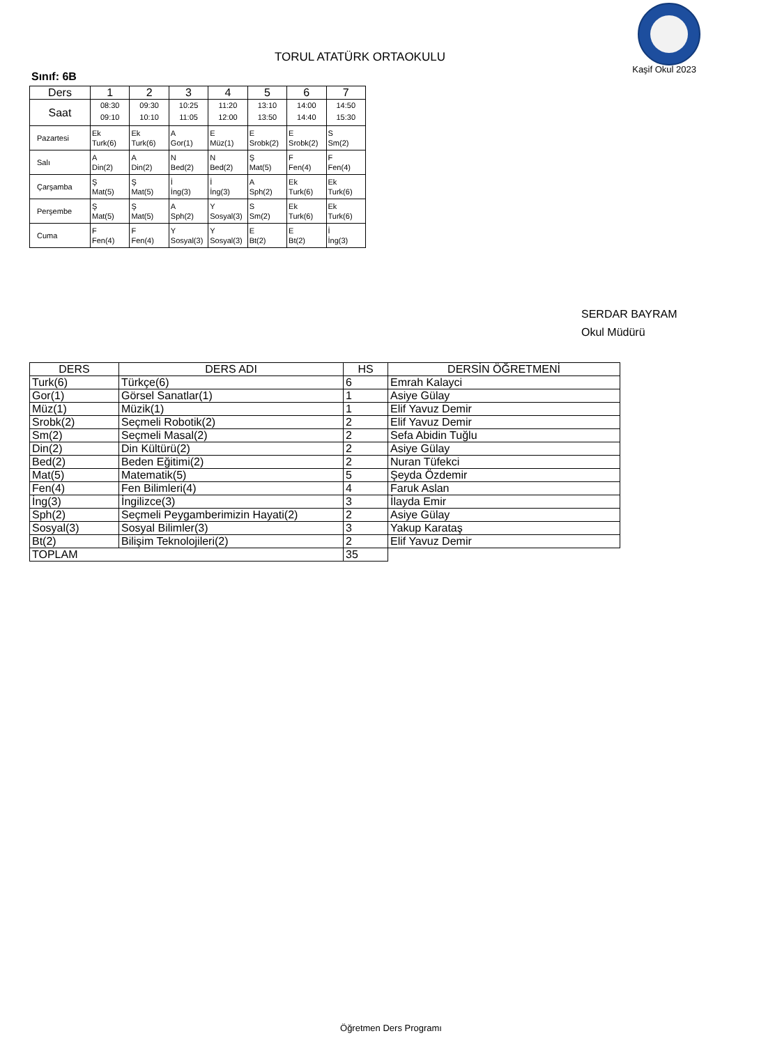TORUL ATATÜRK ORTAOKULU
Kaşif Okul 2023
Sınıf: 6B
| Ders | 1 | 2 | 3 | 4 | 5 | 6 | 7 |
| --- | --- | --- | --- | --- | --- | --- | --- |
| Saat | 08:30 09:10 | 09:30 10:10 | 10:25 11:05 | 11:20 12:00 | 13:10 13:50 | 14:00 14:40 | 14:50 15:30 |
| Pazartesi | Ek Turk(6) | Ek Turk(6) | A Gor(1) | E Müz(1) | E Srobk(2) | E Srobk(2) | S Sm(2) |
| Salı | A Din(2) | A Din(2) | N Bed(2) | N Bed(2) | Ş Mat(5) | F Fen(4) | F Fen(4) |
| Çarşamba | Ş Mat(5) | Ş Mat(5) | İ İng(3) | İ İng(3) | A Sph(2) | Ek Turk(6) | Ek Turk(6) |
| Perşembe | Ş Mat(5) | Ş Mat(5) | A Sph(2) | Y Sosyal(3) | S Sm(2) | Ek Turk(6) | Ek Turk(6) |
| Cuma | F Fen(4) | F Fen(4) | Y Sosyal(3) | Y Sosyal(3) | E Bt(2) | E Bt(2) | İ İng(3) |
SERDAR BAYRAM
Okul Müdürü
| DERS | DERS ADI | HS | DERSİN ÖĞRETMENİ |
| --- | --- | --- | --- |
| Turk(6) | Türkçe(6) | 6 | Emrah Kalayci |
| Gor(1) | Görsel Sanatlar(1) | 1 | Asiye Gülay |
| Müz(1) | Müzik(1) | 1 | Elif Yavuz Demir |
| Srobk(2) | Seçmeli Robotik(2) | 2 | Elif Yavuz Demir |
| Sm(2) | Seçmeli Masal(2) | 2 | Sefa Abidin Tuğlu |
| Din(2) | Din Kültürü(2) | 2 | Asiye Gülay |
| Bed(2) | Beden Eğitimi(2) | 2 | Nuran Tüfekci |
| Mat(5) | Matematik(5) | 5 | Şeyda Özdemir |
| Fen(4) | Fen Bilimleri(4) | 4 | Faruk Aslan |
| İng(3) | İngilizce(3) | 3 | İlayda Emir |
| Sph(2) | Seçmeli Peygamberimizin Hayati(2) | 2 | Asiye Gülay |
| Sosyal(3) | Sosyal Bilimler(3) | 3 | Yakup Karataş |
| Bt(2) | Bilişim Teknolojileri(2) | 2 | Elif Yavuz Demir |
| TOPLAM | | 35 | |
Öğretmen Ders Programı